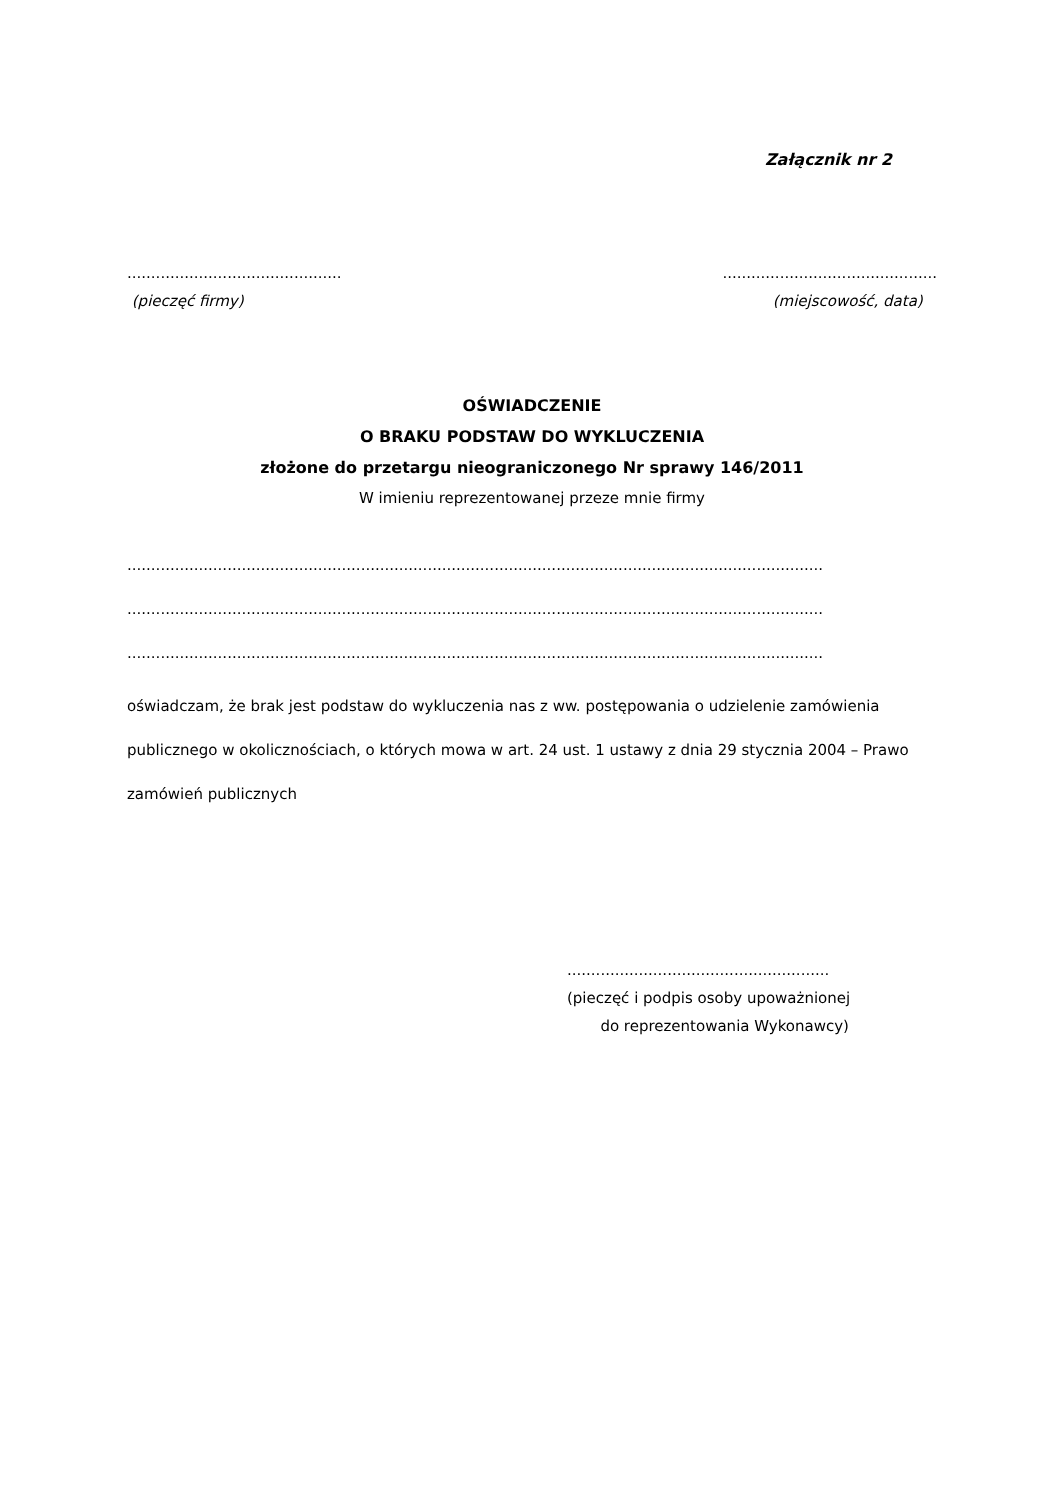Załącznik nr 2
..........................................................................................
(pieczęć firmy) (miejscowość, data)
OŚWIADCZENIE
O BRAKU PODSTAW DO WYKLUCZENIA
złożone do przetargu nieograniczonego Nr sprawy 146/2011
W imieniu reprezentowanej przeze mnie firmy
..................................................................................................................................................
..................................................................................................................................................
..................................................................................................................................................
oświadczam, że brak jest podstaw do wykluczenia nas z ww. postępowania o udzielenie zamówienia publicznego w okolicznościach, o których mowa w art. 24 ust. 1 ustawy z dnia 29 stycznia 2004 – Prawo zamówień publicznych
.......................................................
(pieczęć i podpis osoby upoważnionej
do reprezentowania Wykonawcy)